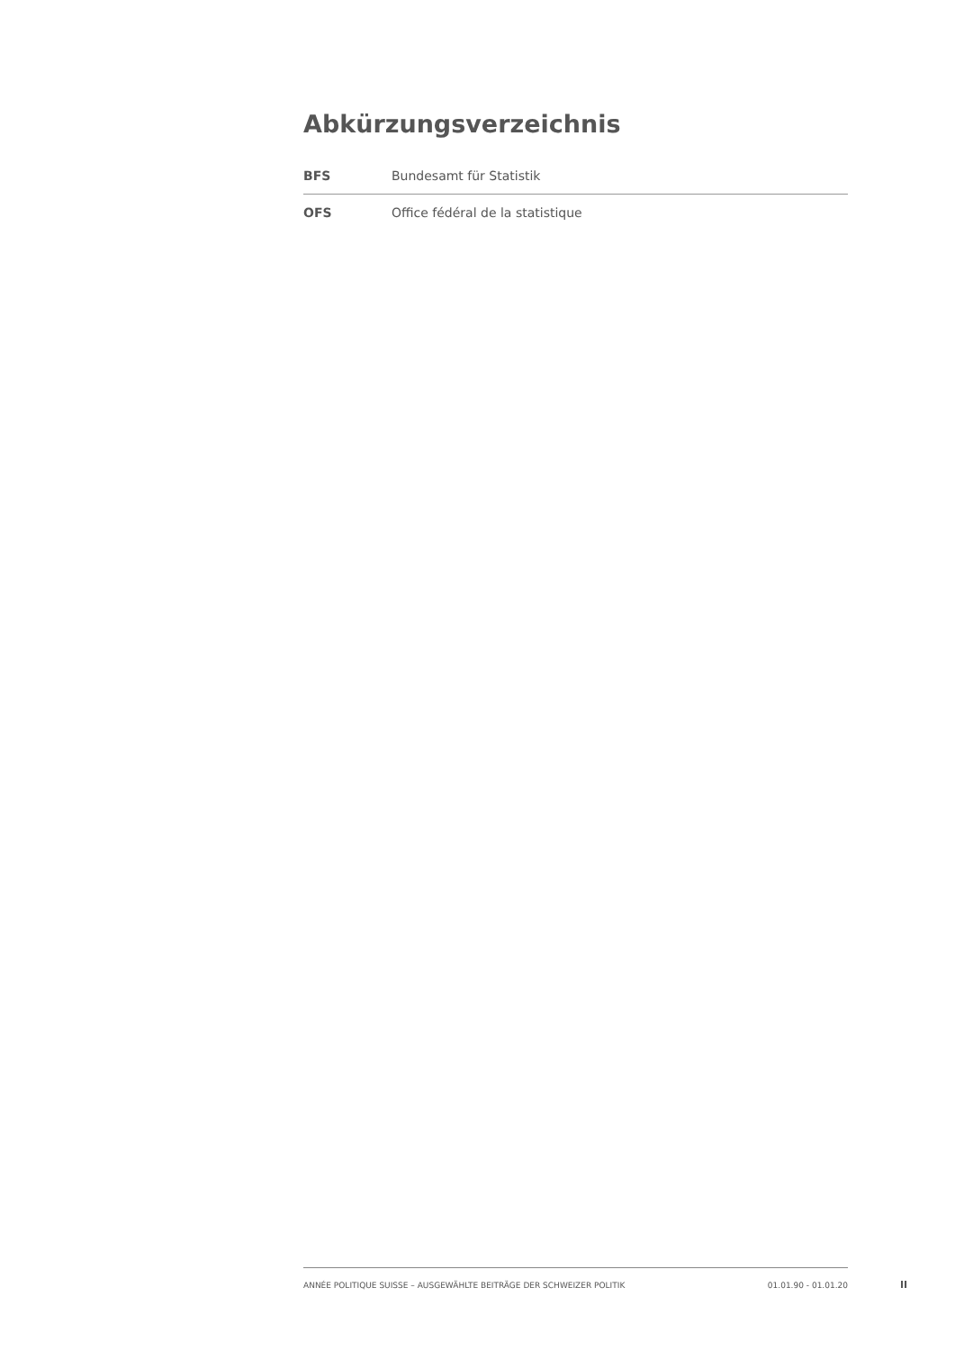Abkürzungsverzeichnis
| BFS | Bundesamt für Statistik |
| OFS | Office fédéral de la statistique |
ANNÉE POLITIQUE SUISSE – AUSGEWÄHLTE BEITRÄGE DER SCHWEIZER POLITIK 01.01.90 - 01.01.20
II